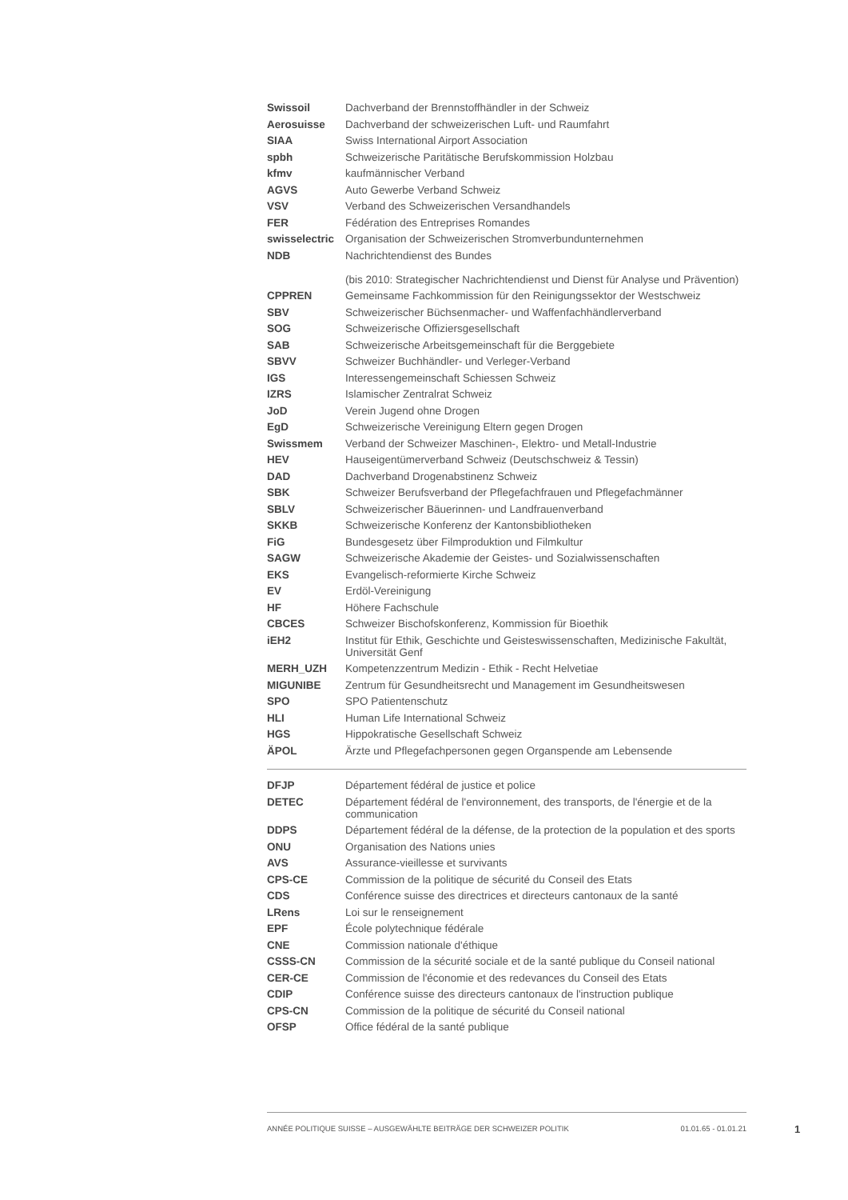| Swissoil | Dachverband der Brennstoffhändler in der Schweiz |
| Aerosuisse | Dachverband der schweizerischen Luft- und Raumfahrt |
| SIAA | Swiss International Airport Association |
| spbh | Schweizerische Paritätische Berufskommission Holzbau |
| kfmv | kaufmännischer Verband |
| AGVS | Auto Gewerbe Verband Schweiz |
| VSV | Verband des Schweizerischen Versandhandels |
| FER | Fédération des Entreprises Romandes |
| swisselectric | Organisation der Schweizerischen Stromverbundunternehmen |
| NDB | Nachrichtendienst des Bundes (bis 2010: Strategischer Nachrichtendienst und Dienst für Analyse und Prävention) |
| CPPREN | Gemeinsame Fachkommission für den Reinigungssektor der Westschweiz |
| SBV | Schweizerischer Büchsenmacher- und Waffenfachhändlerverband |
| SOG | Schweizerische Offiziersgesellschaft |
| SAB | Schweizerische Arbeitsgemeinschaft für die Berggebiete |
| SBVV | Schweizer Buchhändler- und Verleger-Verband |
| IGS | Interessengemeinschaft Schiessen Schweiz |
| IZRS | Islamischer Zentralrat Schweiz |
| JoD | Verein Jugend ohne Drogen |
| EgD | Schweizerische Vereinigung Eltern gegen Drogen |
| Swissmem | Verband der Schweizer Maschinen-, Elektro- und Metall-Industrie |
| HEV | Hauseigentümerverband Schweiz (Deutschschweiz & Tessin) |
| DAD | Dachverband Drogenabstinenz Schweiz |
| SBK | Schweizer Berufsverband der Pflegefachfrauen und Pflegefachmänner |
| SBLV | Schweizerischer Bäuerinnen- und Landfrauenverband |
| SKKB | Schweizerische Konferenz der Kantonsbibliotheken |
| FiG | Bundesgesetz über Filmproduktion und Filmkultur |
| SAGW | Schweizerische Akademie der Geistes- und Sozialwissenschaften |
| EKS | Evangelisch-reformierte Kirche Schweiz |
| EV | Erdöl-Vereinigung |
| HF | Höhere Fachschule |
| CBCES | Schweizer Bischofskonferenz, Kommission für Bioethik |
| iEH2 | Institut für Ethik, Geschichte und Geisteswissenschaften, Medizinische Fakultät, Universität Genf |
| MERH_UZH | Kompetenzzentrum Medizin - Ethik - Recht Helvetiae |
| MIGUNIBE | Zentrum für Gesundheitsrecht und Management im Gesundheitswesen |
| SPO | SPO Patientenschutz |
| HLI | Human Life International Schweiz |
| HGS | Hippokratische Gesellschaft Schweiz |
| ÄPOL | Ärzte und Pflegefachpersonen gegen Organspende am Lebensende |
| DFJP | Département fédéral de justice et police |
| DETEC | Département fédéral de l'environnement, des transports, de l'énergie et de la communication |
| DDPS | Département fédéral de la défense, de la protection de la population et des sports |
| ONU | Organisation des Nations unies |
| AVS | Assurance-vieillesse et survivants |
| CPS-CE | Commission de la politique de sécurité du Conseil des Etats |
| CDS | Conférence suisse des directrices et directeurs cantonaux de la santé |
| LRens | Loi sur le renseignement |
| EPF | École polytechnique fédérale |
| CNE | Commission nationale d'éthique |
| CSSS-CN | Commission de la sécurité sociale et de la santé publique du Conseil national |
| CER-CE | Commission de l'économie et des redevances du Conseil des Etats |
| CDIP | Conférence suisse des directeurs cantonaux de l'instruction publique |
| CPS-CN | Commission de la politique de sécurité du Conseil national |
| OFSP | Office fédéral de la santé publique |
ANNÉE POLITIQUE SUISSE – AUSGEWÄHLTE BEITRÄGE DER SCHWEIZER POLITIK 01.01.65 - 01.01.21
1